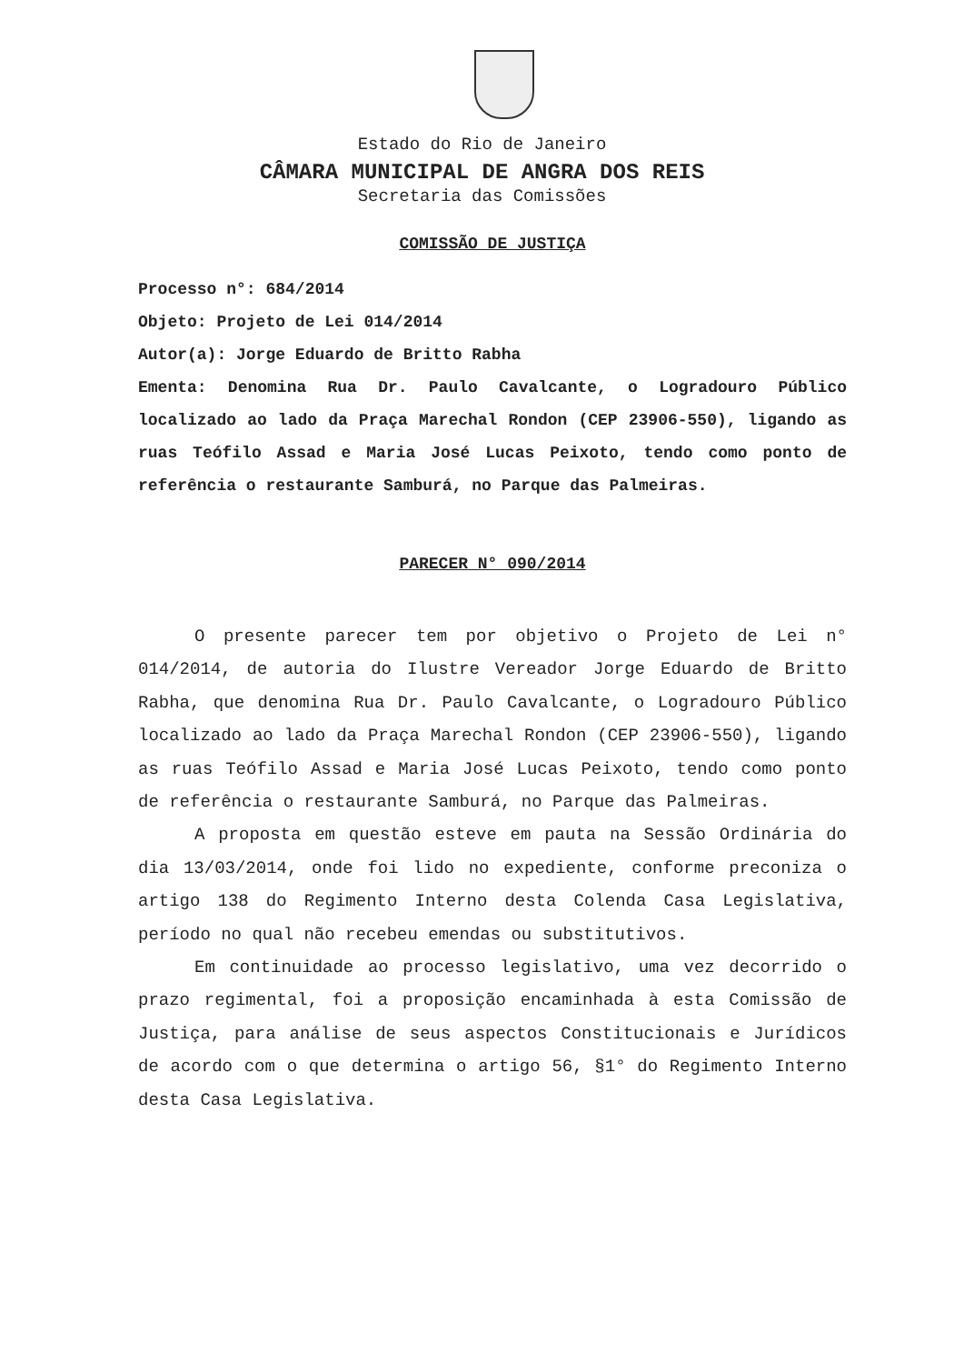Estado do Rio de Janeiro
CÂMARA MUNICIPAL DE ANGRA DOS REIS
Secretaria das Comissões
COMISSÃO DE JUSTIÇA
Processo n°: 684/2014
Objeto: Projeto de Lei 014/2014
Autor(a): Jorge Eduardo de Britto Rabha
Ementa: Denomina Rua Dr. Paulo Cavalcante, o Logradouro Público localizado ao lado da Praça Marechal Rondon (CEP 23906-550), ligando as ruas Teófilo Assad e Maria José Lucas Peixoto, tendo como ponto de referência o restaurante Samburá, no Parque das Palmeiras.
PARECER N° 090/2014
O presente parecer tem por objetivo o Projeto de Lei n° 014/2014, de autoria do Ilustre Vereador Jorge Eduardo de Britto Rabha, que denomina Rua Dr. Paulo Cavalcante, o Logradouro Público localizado ao lado da Praça Marechal Rondon (CEP 23906-550), ligando as ruas Teófilo Assad e Maria José Lucas Peixoto, tendo como ponto de referência o restaurante Samburá, no Parque das Palmeiras.
A proposta em questão esteve em pauta na Sessão Ordinária do dia 13/03/2014, onde foi lido no expediente, conforme preconiza o artigo 138 do Regimento Interno desta Colenda Casa Legislativa, período no qual não recebeu emendas ou substitutivos.
Em continuidade ao processo legislativo, uma vez decorrido o prazo regimental, foi a proposição encaminhada à esta Comissão de Justiça, para análise de seus aspectos Constitucionais e Jurídicos de acordo com o que determina o artigo 56, §1° do Regimento Interno desta Casa Legislativa.